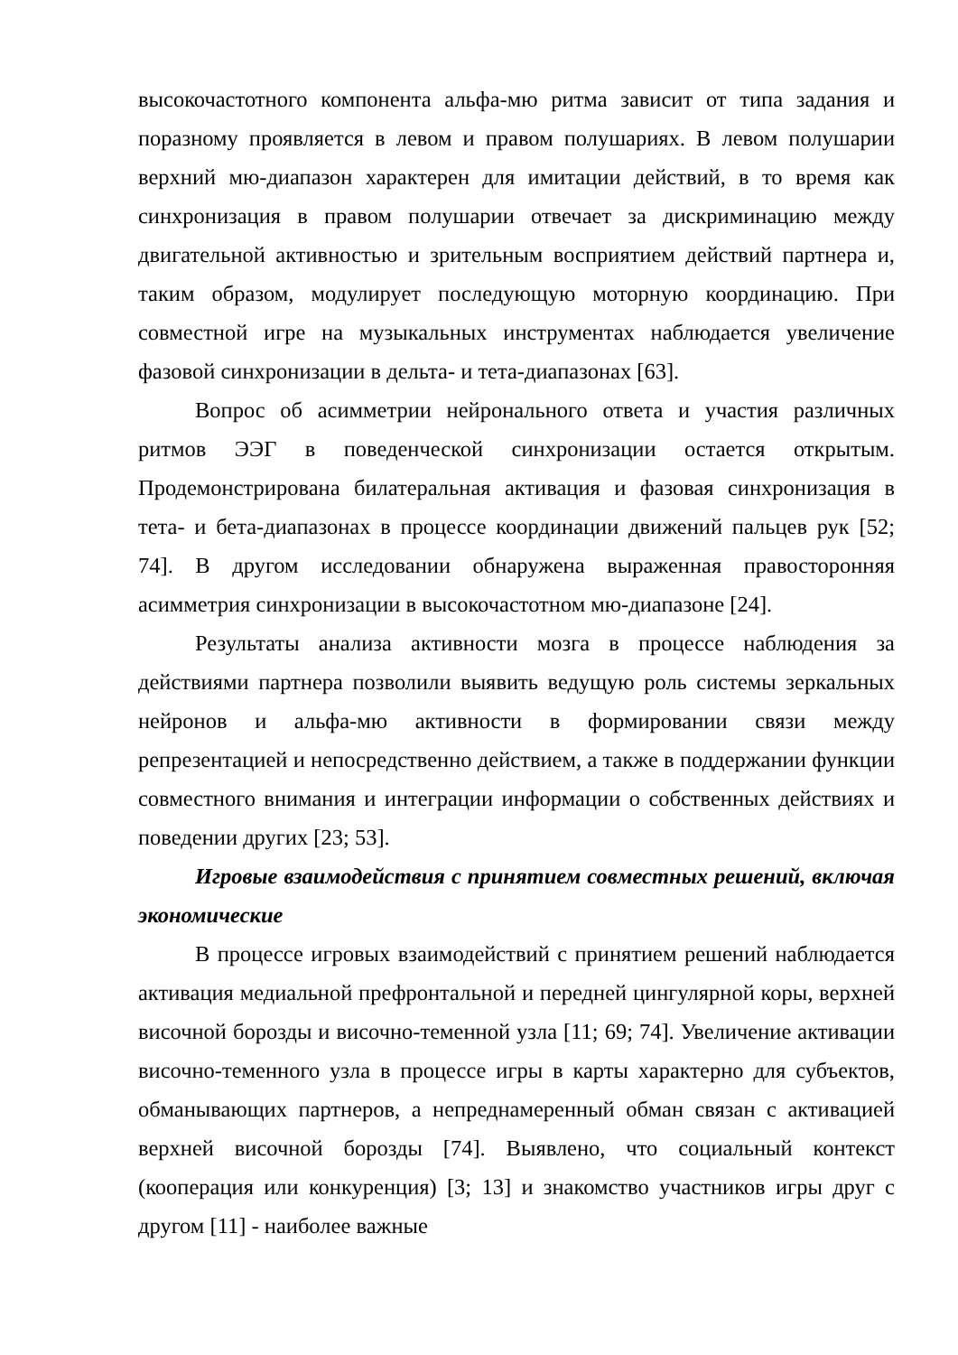высокочастотного компонента альфа-мю ритма зависит от типа задания и поразному проявляется в левом и правом полушариях. В левом полушарии верхний мю-диапазон характерен для имитации действий, в то время как синхронизация в правом полушарии отвечает за дискриминацию между двигательной активностью и зрительным восприятием действий партнера и, таким образом, модулирует последующую моторную координацию. При совместной игре на музыкальных инструментах наблюдается увеличение фазовой синхронизации в дельта- и тета-диапазонах [63].
Вопрос об асимметрии нейронального ответа и участия различных ритмов ЭЭГ в поведенческой синхронизации остается открытым. Продемонстрирована билатеральная активация и фазовая синхронизация в тета- и бета-диапазонах в процессе координации движений пальцев рук [52; 74]. В другом исследовании обнаружена выраженная правосторонняя асимметрия синхронизации в высокочастотном мю-диапазоне [24].
Результаты анализа активности мозга в процессе наблюдения за действиями партнера позволили выявить ведущую роль системы зеркальных нейронов и альфа-мю активности в формировании связи между репрезентацией и непосредственно действием, а также в поддержании функции совместного внимания и интеграции информации о собственных действиях и поведении других [23; 53].
Игровые взаимодействия с принятием совместных решений, включая экономические
В процессе игровых взаимодействий с принятием решений наблюдается активация медиальной префронтальной и передней цингулярной коры, верхней височной борозды и височно-теменной узла [11; 69; 74]. Увеличение активации височно-теменного узла в процессе игры в карты характерно для субъектов, обманывающих партнеров, а непреднамеренный обман связан с активацией верхней височной борозды [74]. Выявлено, что социальный контекст (кооперация или конкуренция) [3; 13] и знакомство участников игры друг с другом [11] - наиболее важные